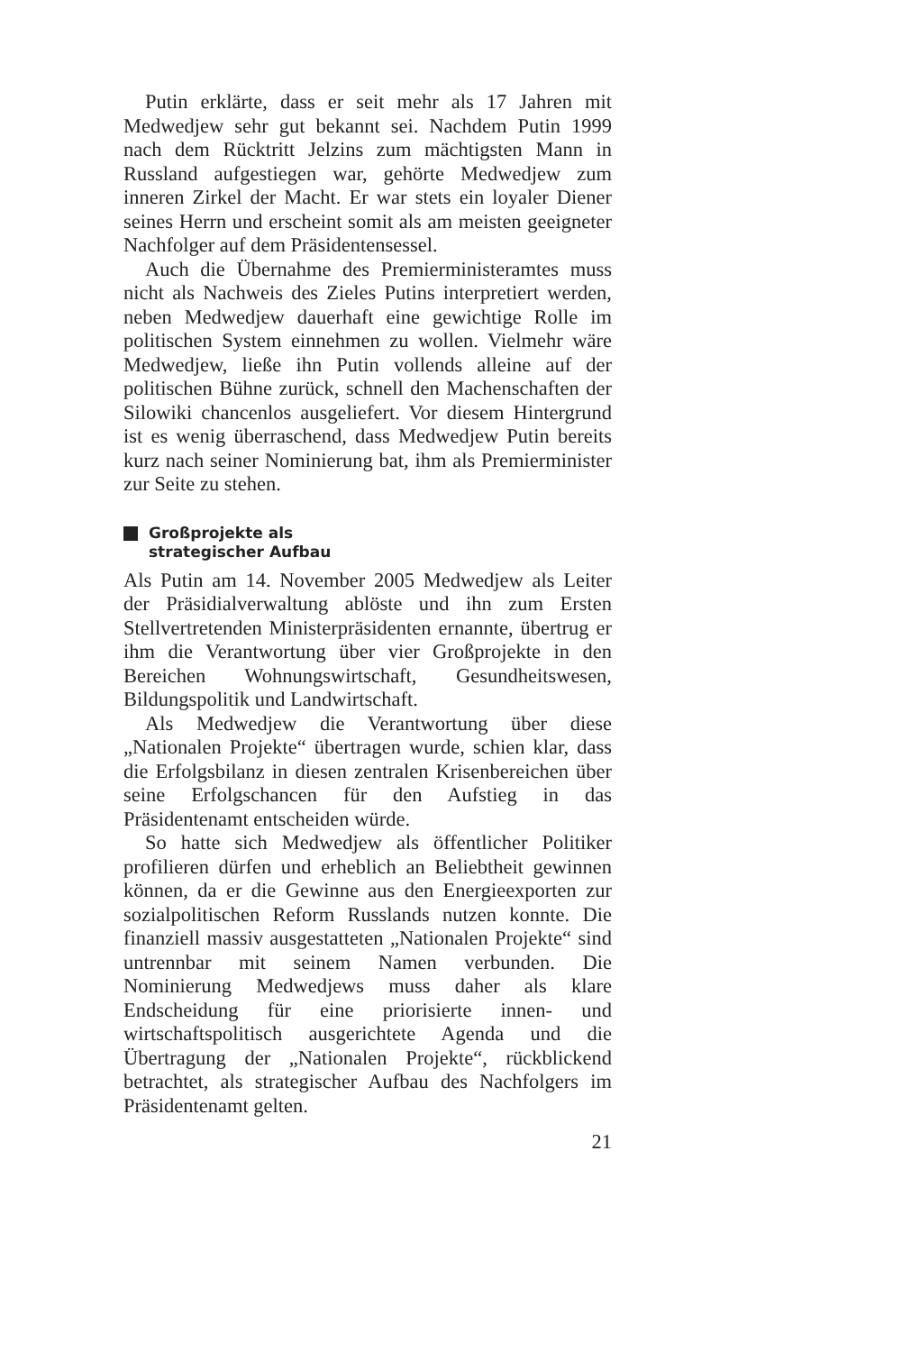Putin erklärte, dass er seit mehr als 17 Jahren mit Medwedjew sehr gut bekannt sei. Nachdem Putin 1999 nach dem Rücktritt Jelzins zum mächtigsten Mann in Russland aufgestiegen war, gehörte Medwedjew zum inneren Zirkel der Macht. Er war stets ein loyaler Diener seines Herrn und erscheint somit als am meisten geeigneter Nachfolger auf dem Präsidentensessel.
Auch die Übernahme des Premierministeramtes muss nicht als Nachweis des Zieles Putins interpretiert werden, neben Medwedjew dauerhaft eine gewichtige Rolle im politischen System einnehmen zu wollen. Vielmehr wäre Medwedjew, ließe ihn Putin vollends alleine auf der politischen Bühne zurück, schnell den Machenschaften der Silowiki chancenlos ausgeliefert. Vor diesem Hintergrund ist es wenig überraschend, dass Medwedjew Putin bereits kurz nach seiner Nominierung bat, ihm als Premierminister zur Seite zu stehen.
Großprojekte als
strategischer Aufbau
Als Putin am 14. November 2005 Medwedjew als Leiter der Präsidialverwaltung ablöste und ihn zum Ersten Stellvertretenden Ministerpräsidenten ernannte, übertrug er ihm die Verantwortung über vier Großprojekte in den Bereichen Wohnungswirtschaft, Gesundheitswesen, Bildungspolitik und Landwirtschaft.
Als Medwedjew die Verantwortung über diese „Nationalen Projekte“ übertragen wurde, schien klar, dass die Erfolgsbilanz in diesen zentralen Krisenbereichen über seine Erfolgschancen für den Aufstieg in das Präsidentenamt entscheiden würde.
So hatte sich Medwedjew als öffentlicher Politiker profilieren dürfen und erheblich an Beliebtheit gewinnen können, da er die Gewinne aus den Energieexporten zur sozialpolitischen Reform Russlands nutzen konnte. Die finanziell massiv ausgestatteten „Nationalen Projekte“ sind untrennbar mit seinem Namen verbunden. Die Nominierung Medwedjews muss daher als klare Endscheidung für eine priorisierte innen- und wirtschaftspolitisch ausgerichtete Agenda und die Übertragung der „Nationalen Projekte“, rückblickend betrachtet, als strategischer Aufbau des Nachfolgers im Präsidentenamt gelten.
21